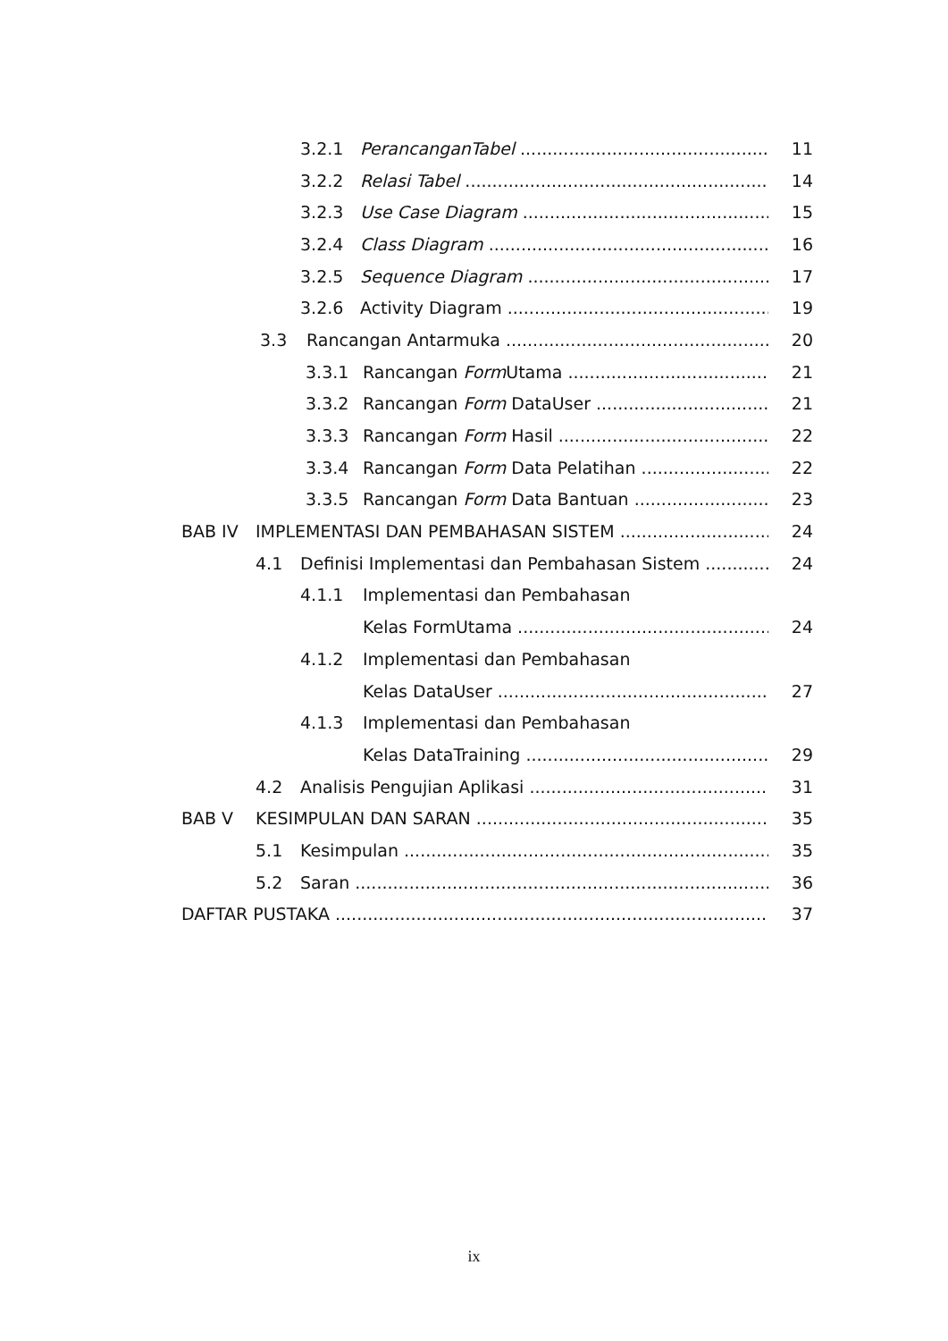3.2.1 PerancanganTabel 11
3.2.2 Relasi Tabel 14
3.2.3 Use Case Diagram 15
3.2.4 Class Diagram 16
3.2.5 Sequence Diagram 17
3.2.6 Activity Diagram 19
3.3 Rancangan Antarmuka 20
3.3.1 Rancangan Form Utama 21
3.3.2 Rancangan Form DataUser 21
3.3.3 Rancangan Form Hasil 22
3.3.4 Rancangan Form Data Pelatihan 22
3.3.5 Rancangan Form Data Bantuan 23
BAB IV IMPLEMENTASI DAN PEMBAHASAN SISTEM 24
4.1 Definisi Implementasi dan Pembahasan Sistem 24
4.1.1 Implementasi dan Pembahasan
Kelas FormUtama 24
4.1.2 Implementasi dan Pembahasan
Kelas DataUser 27
4.1.3 Implementasi dan Pembahasan
Kelas DataTraining 29
4.2 Analisis Pengujian Aplikasi 31
BAB V KESIMPULAN DAN SARAN 35
5.1 Kesimpulan 35
5.2 Saran 36
DAFTAR PUSTAKA 37
ix